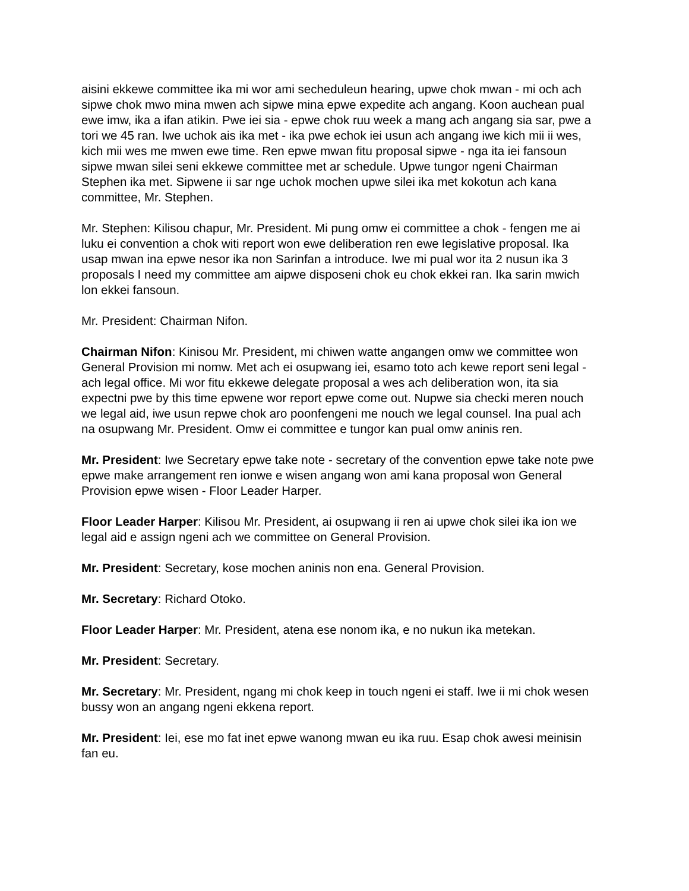aisini ekkewe committee ika mi wor ami secheduleun hearing, upwe chok mwan - mi och ach sipwe chok mwo mina mwen ach sipwe mina epwe expedite ach angang. Koon auchean pual ewe imw, ika a ifan atikin. Pwe iei sia - epwe chok ruu week a mang ach angang sia sar, pwe a tori we 45 ran. Iwe uchok ais ika met - ika pwe echok iei usun ach angang iwe kich mii ii wes, kich mii wes me mwen ewe time. Ren epwe mwan fitu proposal sipwe - nga ita iei fansoun sipwe mwan silei seni ekkewe committee met ar schedule. Upwe tungor ngeni Chairman Stephen ika met. Sipwene ii sar nge uchok mochen upwe silei ika met kokotun ach kana committee, Mr. Stephen.
Mr. Stephen: Kilisou chapur, Mr. President. Mi pung omw ei committee a chok - fengen me ai luku ei convention a chok witi report won ewe deliberation ren ewe legislative proposal. Ika usap mwan ina epwe nesor ika non Sarinfan a introduce. Iwe mi pual wor ita 2 nusun ika 3 proposals I need my committee am aipwe disposeni chok eu chok ekkei ran. Ika sarin mwich lon ekkei fansoun.
Mr. President: Chairman Nifon.
Chairman Nifon: Kinisou Mr. President, mi chiwen watte angangen omw we committee won General Provision mi nomw. Met ach ei osupwang iei, esamo toto ach kewe report seni legal - ach legal office. Mi wor fitu ekkewe delegate proposal a wes ach deliberation won, ita sia expectni pwe by this time epwene wor report epwe come out. Nupwe sia checki meren nouch we legal aid, iwe usun repwe chok aro poonfengeni me nouch we legal counsel. Ina pual ach na osupwang Mr. President. Omw ei committee e tungor kan pual omw aninis ren.
Mr. President: Iwe Secretary epwe take note - secretary of the convention epwe take note pwe epwe make arrangement ren ionwe e wisen angang won ami kana proposal won General Provision epwe wisen - Floor Leader Harper.
Floor Leader Harper: Kilisou Mr. President, ai osupwang ii ren ai upwe chok silei ika ion we legal aid e assign ngeni ach we committee on General Provision.
Mr. President: Secretary, kose mochen aninis non ena. General Provision.
Mr. Secretary: Richard Otoko.
Floor Leader Harper: Mr. President, atena ese nonom ika, e no nukun ika metekan.
Mr. President: Secretary.
Mr. Secretary: Mr. President, ngang mi chok keep in touch ngeni ei staff. Iwe ii mi chok wesen bussy won an angang ngeni ekkena report.
Mr. President: Iei, ese mo fat inet epwe wanong mwan eu ika ruu. Esap chok awesi meinisin fan eu.